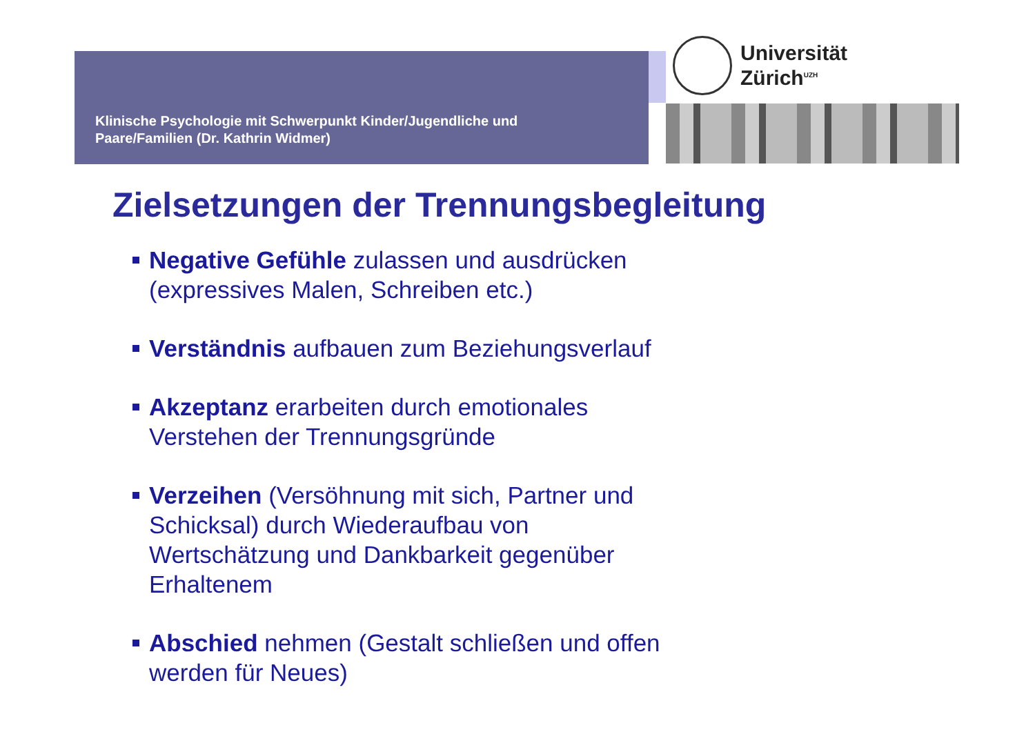Klinische Psychologie mit Schwerpunkt Kinder/Jugendliche und
Paare/Familien (Dr. Kathrin Widmer)
Universität
Zürich<sup>UZH</sup>
Zielsetzungen der Trennungsbegleitung
Negative Gefühle zulassen und ausdrücken
(expressives Malen, Schreiben etc.)
Verständnis aufbauen zum Beziehungsverlauf
Akzeptanz erarbeiten durch emotionales
Verstehen der Trennungsgründe
Verzeihen (Versöhnung mit sich, Partner und
Schicksal) durch Wiederaufbau von
Wertschätzung und Dankbarkeit gegenüber
Erhaltenem
Abschied nehmen (Gestalt schließen und offen
werden für Neues)